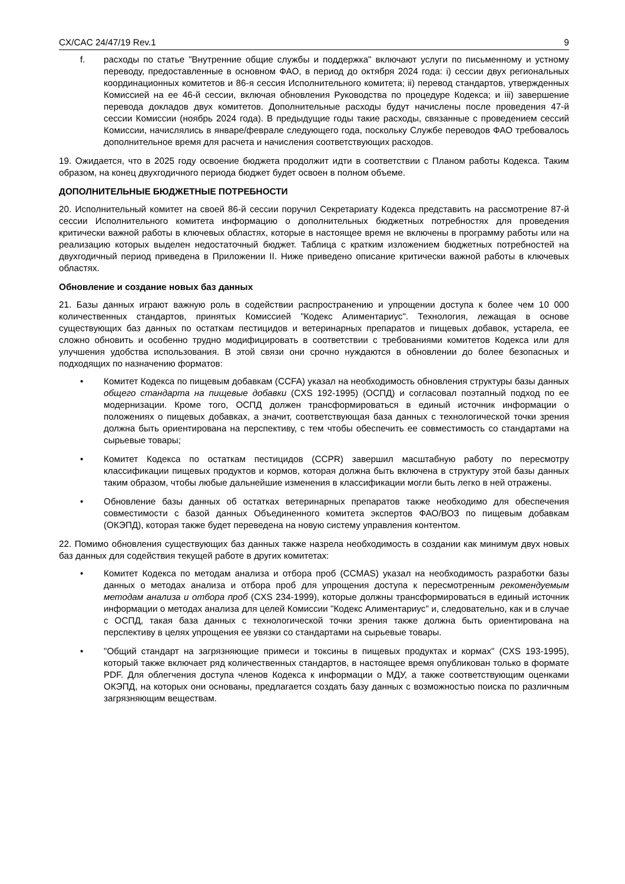CX/CAC 24/47/19 Rev.1 9
f. расходы по статье "Внутренние общие службы и поддержка" включают услуги по письменному и устному переводу, предоставленные в основном ФАО, в период до октября 2024 года: i) сессии двух региональных координационных комитетов и 86-я сессия Исполнительного комитета; ii) перевод стандартов, утвержденных Комиссией на ее 46-й сессии, включая обновления Руководства по процедуре Кодекса; и iii) завершение перевода докладов двух комитетов. Дополнительные расходы будут начислены после проведения 47-й сессии Комиссии (ноябрь 2024 года). В предыдущие годы такие расходы, связанные с проведением сессий Комиссии, начислялись в январе/феврале следующего года, поскольку Службе переводов ФАО требовалось дополнительное время для расчета и начисления соответствующих расходов.
19. Ожидается, что в 2025 году освоение бюджета продолжит идти в соответствии с Планом работы Кодекса. Таким образом, на конец двухгодичного периода бюджет будет освоен в полном объеме.
ДОПОЛНИТЕЛЬНЫЕ БЮДЖЕТНЫЕ ПОТРЕБНОСТИ
20. Исполнительный комитет на своей 86-й сессии поручил Секретариату Кодекса представить на рассмотрение 87-й сессии Исполнительного комитета информацию о дополнительных бюджетных потребностях для проведения критически важной работы в ключевых областях, которые в настоящее время не включены в программу работы или на реализацию которых выделен недостаточный бюджет. Таблица с кратким изложением бюджетных потребностей на двухгодичный период приведена в Приложении II. Ниже приведено описание критически важной работы в ключевых областях.
Обновление и создание новых баз данных
21. Базы данных играют важную роль в содействии распространению и упрощении доступа к более чем 10 000 количественных стандартов, принятых Комиссией "Кодекс Алиментариус". Технология, лежащая в основе существующих баз данных по остаткам пестицидов и ветеринарных препаратов и пищевых добавок, устарела, ее сложно обновить и особенно трудно модифицировать в соответствии с требованиями комитетов Кодекса или для улучшения удобства использования. В этой связи они срочно нуждаются в обновлении до более безопасных и подходящих по назначению форматов:
• Комитет Кодекса по пищевым добавкам (CCFA) указал на необходимость обновления структуры базы данных общего стандарта на пищевые добавки (CXS 192-1995) (ОСПД) и согласовал поэтапный подход по ее модернизации. Кроме того, ОСПД должен трансформироваться в единый источник информации о положениях о пищевых добавках, а значит, соответствующая база данных с технологической точки зрения должна быть ориентирована на перспективу, с тем чтобы обеспечить ее совместимость со стандартами на сырьевые товары;
• Комитет Кодекса по остаткам пестицидов (CCPR) завершил масштабную работу по пересмотру классификации пищевых продуктов и кормов, которая должна быть включена в структуру этой базы данных таким образом, чтобы любые дальнейшие изменения в классификации могли быть легко в ней отражены.
• Обновление базы данных об остатках ветеринарных препаратов также необходимо для обеспечения совместимости с базой данных Объединенного комитета экспертов ФАО/ВОЗ по пищевым добавкам (ОКЭПД), которая также будет переведена на новую систему управления контентом.
22. Помимо обновления существующих баз данных также назрела необходимость в создании как минимум двух новых баз данных для содействия текущей работе в других комитетах:
• Комитет Кодекса по методам анализа и отбора проб (CCMAS) указал на необходимость разработки базы данных о методах анализа и отбора проб для упрощения доступа к пересмотренным рекомендуемым методам анализа и отбора проб (CXS 234-1999), которые должны трансформироваться в единый источник информации о методах анализа для целей Комиссии "Кодекс Алиментариус" и, следовательно, как и в случае с ОСПД, такая база данных с технологической точки зрения также должна быть ориентирована на перспективу в целях упрощения ее увязки со стандартами на сырьевые товары.
• "Общий стандарт на загрязняющие примеси и токсины в пищевых продуктах и кормах" (CXS 193-1995), который также включает ряд количественных стандартов, в настоящее время опубликован только в формате PDF. Для облегчения доступа членов Кодекса к информации о МДУ, а также соответствующим оценками ОКЭПД, на которых они основаны, предлагается создать базу данных с возможностью поиска по различным загрязняющим веществам.